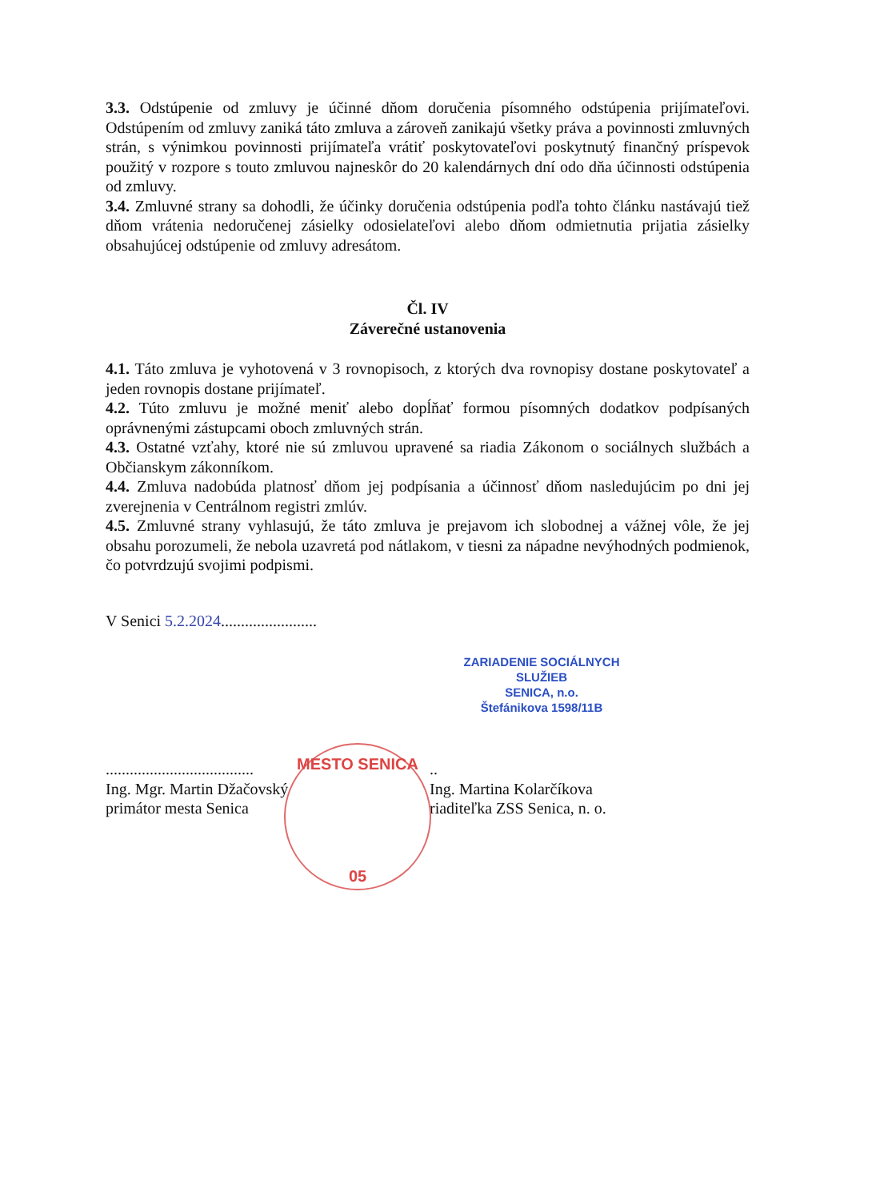3.3. Odstúpenie od zmluvy je účinné dňom doručenia písomného odstúpenia prijímateľovi. Odstúpením od zmluvy zaniká táto zmluva a zároveň zanikajú všetky práva a povinnosti zmluvných strán, s výnimkou povinnosti prijímateľa vrátiť poskytovateľovi poskytnutý finančný príspevok použitý v rozpore s touto zmluvou najneskôr do 20 kalendárnych dní odo dňa účinnosti odstúpenia od zmluvy.
3.4. Zmluvné strany sa dohodli, že účinky doručenia odstúpenia podľa tohto článku nastávajú tiež dňom vrátenia nedoručenej zásielky odosielateľovi alebo dňom odmietnutia prijatia zásielky obsahujúcej odstúpenie od zmluvy adresátom.
Čl. IV
Záverečné ustanovenia
4.1. Táto zmluva je vyhotovená v 3 rovnopisoch, z ktorých dva rovnopisy dostane poskytovateľ a jeden rovnopis dostane prijímateľ.
4.2. Túto zmluvu je možné meniť alebo dopĺňať formou písomných dodatkov podpísaných oprávnenými zástupcami oboch zmluvných strán.
4.3. Ostatné vzťahy, ktoré nie sú zmluvou upravené sa riadia Zákonom o sociálnych službách a Občianskym zákonníkom.
4.4. Zmluva nadobúda platnosť dňom jej podpísania a účinnosť dňom nasledujúcim po dni jej zverejnenia v Centrálnom registri zmlúv.
4.5. Zmluvné strany vyhlasujú, že táto zmluva je prejavom ich slobodnej a vážnej vôle, že jej obsahu porozumeli, že nebola uzavretá pod nátlakom, v tiesni za nápadne nevýhodných podmienok, čo potvrdzujú svojimi podpismi.
V Senici 5.2.2024........................
ZARIADENIE SOCIÁLNYCH SLUŽIEB
SENICA, n.o.
Štefánikova 1598/11B
.....................................
Ing. Mgr. Martin Džačovský
primátor mesta Senica
..
Ing. Martina Kolarčíkova
riaditeľka ZSS Senica, n. o.
MESTO SENICA
05